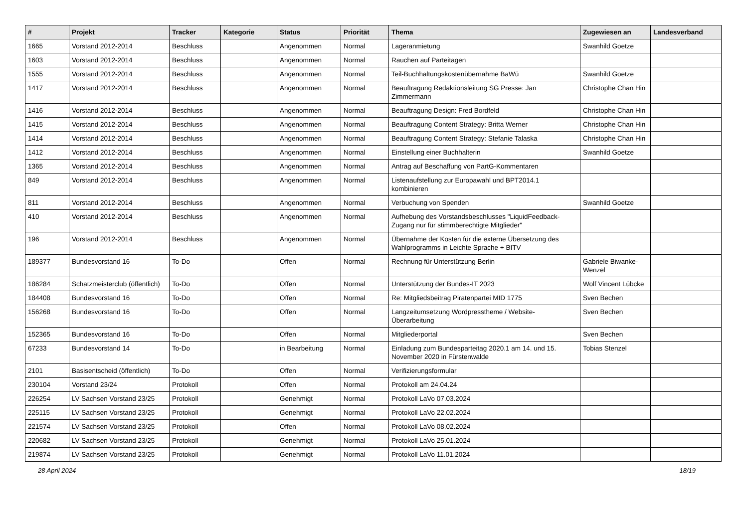| # | Projekt | Tracker | Kategorie | Status | Priorität | Thema | Zugewiesen an | Landesverband |
| --- | --- | --- | --- | --- | --- | --- | --- | --- |
| 1665 | Vorstand 2012-2014 | Beschluss | | Angenommen | Normal | Lageranmietung | Swanhild Goetze | |
| 1603 | Vorstand 2012-2014 | Beschluss | | Angenommen | Normal | Rauchen auf Parteitagen | | |
| 1555 | Vorstand 2012-2014 | Beschluss | | Angenommen | Normal | Teil-Buchhaltungskostenübernahme BaWü | Swanhild Goetze | |
| 1417 | Vorstand 2012-2014 | Beschluss | | Angenommen | Normal | Beauftragung Redaktionsleitung SG Presse: Jan Zimmermann | Christophe Chan Hin | |
| 1416 | Vorstand 2012-2014 | Beschluss | | Angenommen | Normal | Beauftragung Design: Fred Bordfeld | Christophe Chan Hin | |
| 1415 | Vorstand 2012-2014 | Beschluss | | Angenommen | Normal | Beauftragung Content Strategy: Britta Werner | Christophe Chan Hin | |
| 1414 | Vorstand 2012-2014 | Beschluss | | Angenommen | Normal | Beauftragung Content Strategy: Stefanie Talaska | Christophe Chan Hin | |
| 1412 | Vorstand 2012-2014 | Beschluss | | Angenommen | Normal | Einstellung einer Buchhalterin | Swanhild Goetze | |
| 1365 | Vorstand 2012-2014 | Beschluss | | Angenommen | Normal | Antrag auf Beschaffung von PartG-Kommentaren | | |
| 849 | Vorstand 2012-2014 | Beschluss | | Angenommen | Normal | Listenaufstellung zur Europawahl und BPT2014.1 kombinieren | | |
| 811 | Vorstand 2012-2014 | Beschluss | | Angenommen | Normal | Verbuchung von Spenden | Swanhild Goetze | |
| 410 | Vorstand 2012-2014 | Beschluss | | Angenommen | Normal | Aufhebung des Vorstandsbeschlusses "LiquidFeedback-Zugang nur für stimmberechtigte Mitglieder" | | |
| 196 | Vorstand 2012-2014 | Beschluss | | Angenommen | Normal | Übernahme der Kosten für die externe Übersetzung des Wahlprogramms in Leichte Sprache + BITV | | |
| 189377 | Bundesvorstand 16 | To-Do | | Offen | Normal | Rechnung für Unterstützung Berlin | Gabriele Biwanke-Wenzel | |
| 186284 | Schatzmeisterclub (öffentlich) | To-Do | | Offen | Normal | Unterstützung der Bundes-IT 2023 | Wolf Vincent Lübcke | |
| 184408 | Bundesvorstand 16 | To-Do | | Offen | Normal | Re: Mitgliedsbeitrag Piratenpartei MID 1775 | Sven Bechen | |
| 156268 | Bundesvorstand 16 | To-Do | | Offen | Normal | Langzeitumsetzung Wordpresstheme / Website-Überarbeitung | Sven Bechen | |
| 152365 | Bundesvorstand 16 | To-Do | | Offen | Normal | Mitgliederportal | Sven Bechen | |
| 67233 | Bundesvorstand 14 | To-Do | | in Bearbeitung | Normal | Einladung zum Bundesparteitag 2020.1 am 14. und 15. November 2020 in Fürstenwalde | Tobias Stenzel | |
| 2101 | Basisentscheid (öffentlich) | To-Do | | Offen | Normal | Verifizierungsformular | | |
| 230104 | Vorstand 23/24 | Protokoll | | Offen | Normal | Protokoll am 24.04.24 | | |
| 226254 | LV Sachsen Vorstand 23/25 | Protokoll | | Genehmigt | Normal | Protokoll LaVo 07.03.2024 | | |
| 225115 | LV Sachsen Vorstand 23/25 | Protokoll | | Genehmigt | Normal | Protokoll LaVo 22.02.2024 | | |
| 221574 | LV Sachsen Vorstand 23/25 | Protokoll | | Offen | Normal | Protokoll LaVo 08.02.2024 | | |
| 220682 | LV Sachsen Vorstand 23/25 | Protokoll | | Genehmigt | Normal | Protokoll LaVo 25.01.2024 | | |
| 219874 | LV Sachsen Vorstand 23/25 | Protokoll | | Genehmigt | Normal | Protokoll LaVo 11.01.2024 | | |
28 April 2024 18/19